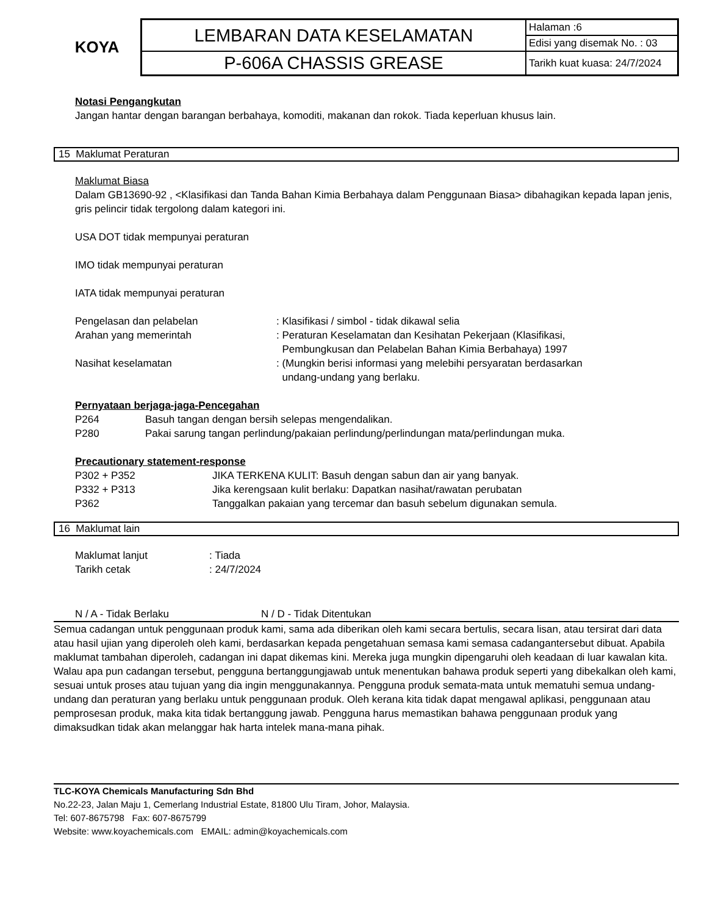KOYA
| LEMBARAN DATA KESELAMATAN | Halaman :6 |
| | Edisi yang disemak No. : 03 |
| P-606A CHASSIS GREASE | Tarikh kuat kuasa: 24/7/2024 |
Notasi Pengangkutan
Jangan hantar dengan barangan berbahaya, komoditi, makanan dan rokok. Tiada keperluan khusus lain.
15 Maklumat Peraturan
Maklumat Biasa
Dalam GB13690-92 , <Klasifikasi dan Tanda Bahan Kimia Berbahaya dalam Penggunaan Biasa> dibahagikan kepada lapan jenis, gris pelincir tidak tergolong dalam kategori ini.
USA DOT tidak mempunyai peraturan
IMO tidak mempunyai peraturan
IATA tidak mempunyai peraturan
| Pengelasan dan pelabelan | : Klasifikasi / simbol - tidak dikawal selia |
| Arahan yang memerintah | : Peraturan Keselamatan dan Kesihatan Pekerjaan (Klasifikasi, Pembungkusan dan Pelabelan Bahan Kimia Berbahaya) 1997 |
| Nasihat keselamatan | : (Mungkin berisi informasi yang melebihi persyaratan berdasarkan undang-undang yang berlaku. |
Pernyataan berjaga-jaga-Pencegahan
| P264 | Basuh tangan dengan bersih selepas mengendalikan. |
| P280 | Pakai sarung tangan perlindung/pakaian perlindung/perlindungan mata/perlindungan muka. |
Precautionary statement-response
| P302 + P352 | JIKA TERKENA KULIT: Basuh dengan sabun dan air yang banyak. |
| P332 + P313 | Jika kerengsaan kulit berlaku: Dapatkan nasihat/rawatan perubatan |
| P362 | Tanggalkan pakaian yang tercemar dan basuh sebelum digunakan semula. |
16 Maklumat lain
| Maklumat lanjut | : Tiada |
| Tarikh cetak | : 24/7/2024 |
| N / A - Tidak Berlaku | N / D - Tidak Ditentukan |
Semua cadangan untuk penggunaan produk kami, sama ada diberikan oleh kami secara bertulis, secara lisan, atau tersirat dari data atau hasil ujian yang diperoleh oleh kami, berdasarkan kepada pengetahuan semasa kami semasa cadangantersebut dibuat. Apabila maklumat tambahan diperoleh, cadangan ini dapat dikemas kini. Mereka juga mungkin dipengaruhi oleh keadaan di luar kawalan kita. Walau apa pun cadangan tersebut, pengguna bertanggungjawab untuk menentukan bahawa produk seperti yang dibekalkan oleh kami, sesuai untuk proses atau tujuan yang dia ingin menggunakannya. Pengguna produk semata-mata untuk mematuhi semua undang-undang dan peraturan yang berlaku untuk penggunaan produk. Oleh kerana kita tidak dapat mengawal aplikasi, penggunaan atau pemprosesan produk, maka kita tidak bertanggung jawab. Pengguna harus memastikan bahawa penggunaan produk yang dimaksudkan tidak akan melanggar hak harta intelek mana-mana pihak.
TLC-KOYA Chemicals Manufacturing Sdn Bhd
No.22-23, Jalan Maju 1, Cemerlang Industrial Estate, 81800 Ulu Tiram, Johor, Malaysia.
Tel: 607-8675798 Fax: 607-8675799
Website: www.koyachemicals.com EMAIL: admin@koyachemicals.com